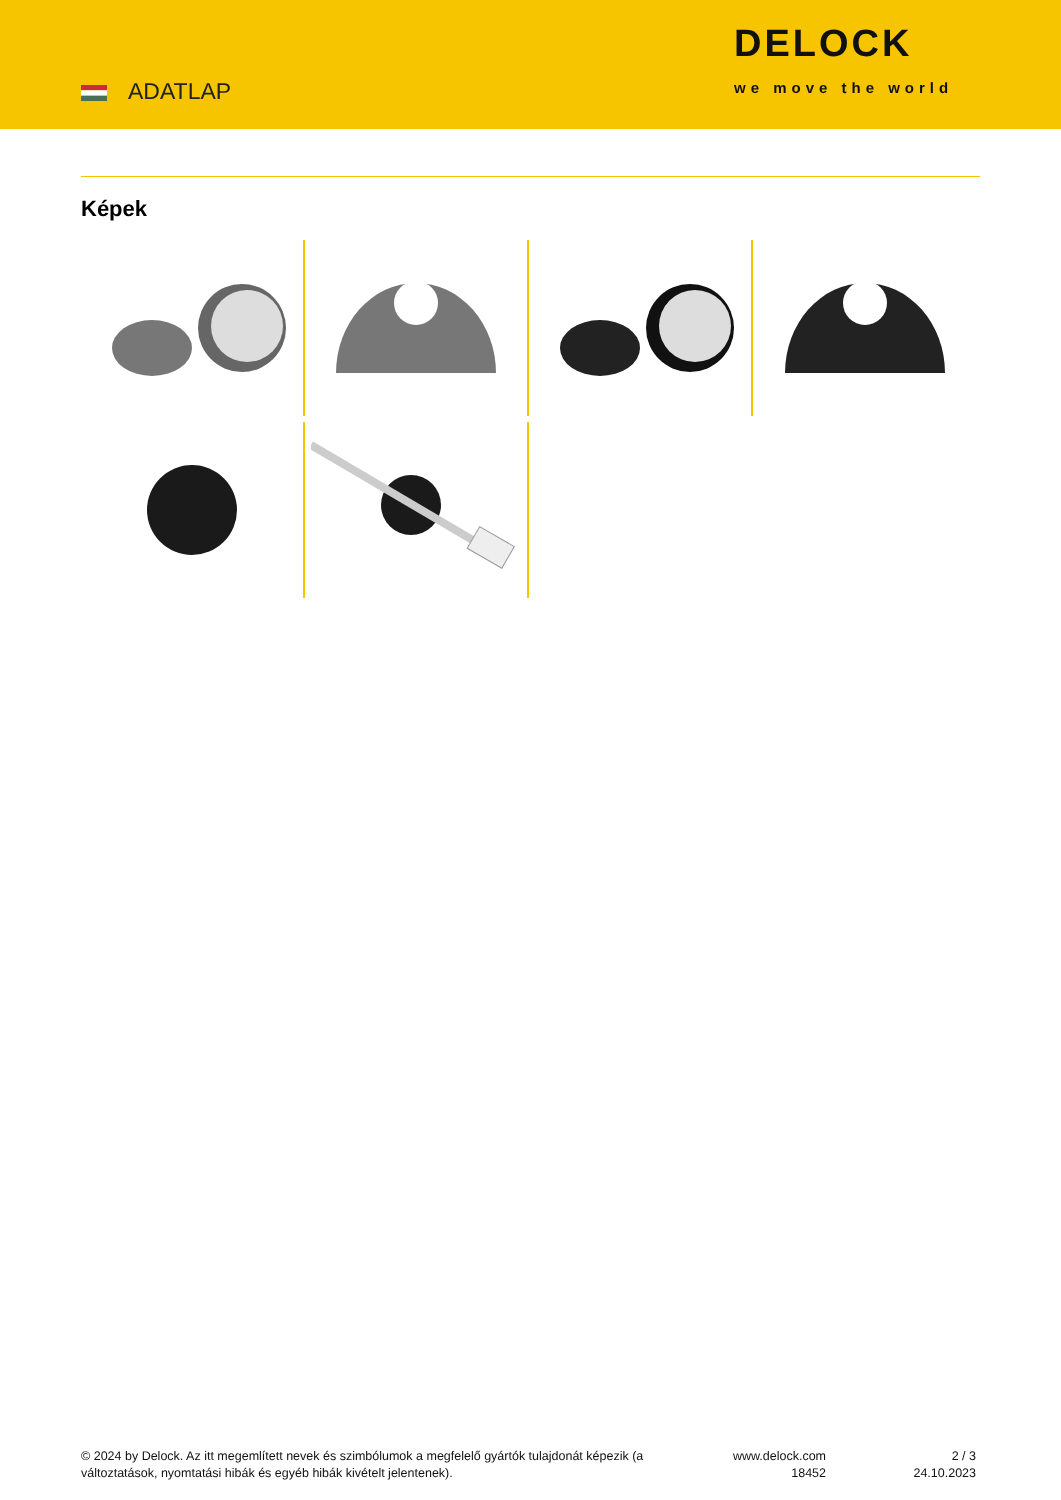ADATLAP
DELOCK
we move the world
Képek
© 2024 by Delock. Az itt megemlített nevek és szimbólumok a megfelelő gyártók tulajdonát képezik (a változtatások, nyomtatási hibák és egyéb hibák kivételt jelentenek).
www.delock.com
18452
2 / 3
24.10.2023